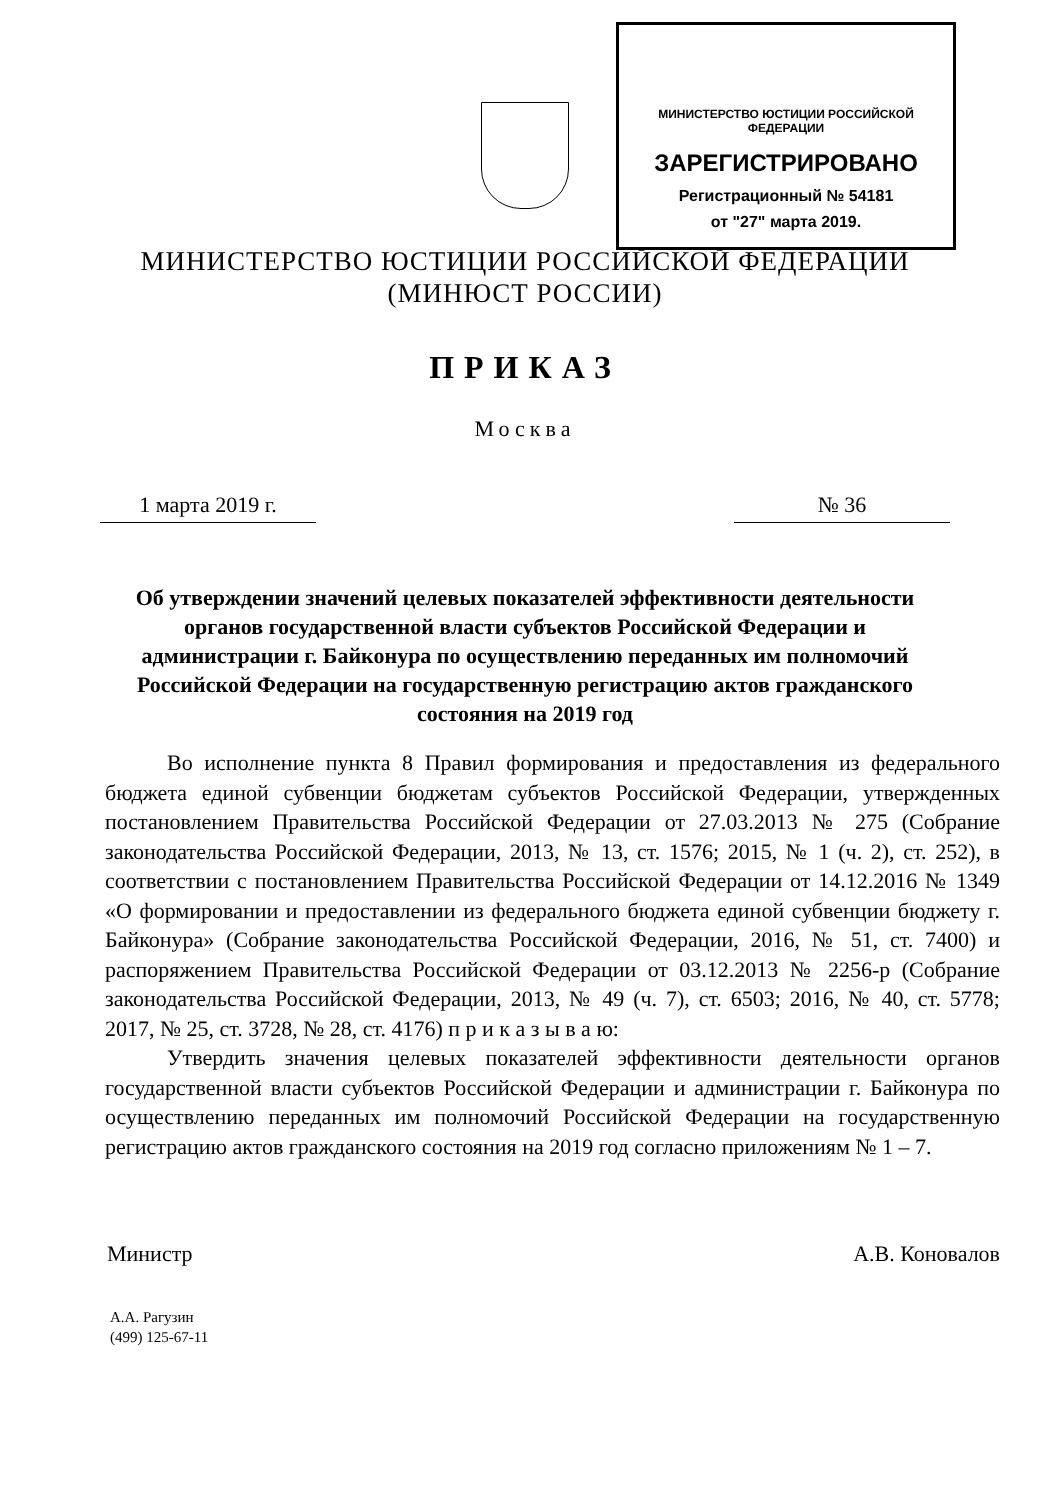МИНИСТЕРСТВО ЮСТИЦИИ РОССИЙСКОЙ ФЕДЕРАЦИИ
ЗАРЕГИСТРИРОВАНО
Регистрационный № 54181
от "27" марта 2019.
МИНИСТЕРСТВО ЮСТИЦИИ РОССИЙСКОЙ ФЕДЕРАЦИИ
(МИНЮСТ РОССИИ)
ПРИКАЗ
Москва
1 марта 2019 г. № 36
Об утверждении значений целевых показателей эффективности деятельности органов государственной власти субъектов Российской Федерации и администрации г. Байконура по осуществлению переданных им полномочий Российской Федерации на государственную регистрацию актов гражданского состояния на 2019 год
Во исполнение пункта 8 Правил формирования и предоставления из федерального бюджета единой субвенции бюджетам субъектов Российской Федерации, утвержденных постановлением Правительства Российской Федерации от 27.03.2013 № 275 (Собрание законодательства Российской Федерации, 2013, № 13, ст. 1576; 2015, № 1 (ч. 2), ст. 252), в соответствии с постановлением Правительства Российской Федерации от 14.12.2016 № 1349 «О формировании и предоставлении из федерального бюджета единой субвенции бюджету г. Байконура» (Собрание законодательства Российской Федерации, 2016, № 51, ст. 7400) и распоряжением Правительства Российской Федерации от 03.12.2013 № 2256-р (Собрание законодательства Российской Федерации, 2013, № 49 (ч. 7), ст. 6503; 2016, № 40, ст. 5778; 2017, № 25, ст. 3728, № 28, ст. 4176) п р и к а з ы в а ю:
Утвердить значения целевых показателей эффективности деятельности органов государственной власти субъектов Российской Федерации и администрации г. Байконура по осуществлению переданных им полномочий Российской Федерации на государственную регистрацию актов гражданского состояния на 2019 год согласно приложениям № 1 – 7.
Министр А.В. Коновалов
А.А. Рагузин
(499) 125-67-11